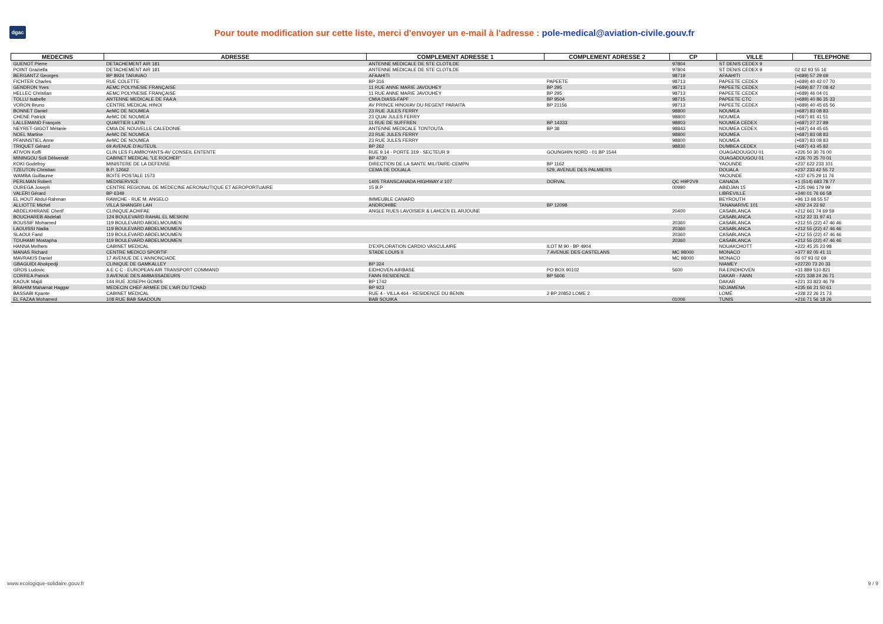dgac
Pour toute modification sur cette liste, merci d'envoyer un e-mail à l'adresse : pole-medical@aviation-civile.gouv.fr
| MEDECINS | ADRESSE | COMPLEMENT ADRESSE 1 | COMPLEMENT ADRESSE 2 | CP | VILLE | TELEPHONE |
| --- | --- | --- | --- | --- | --- | --- |
| GUENOT Pierre | DETACHEMENT AIR 181 | ANTENNE MEDICALE DE STE CLOTILDE | | 97804 | ST DENIS CEDEX 9 | |
| POINT Graziella | DETACHEMENT AIR 181 | ANTENNE MEDICALE DE STE CLOTILDE | | 97804 | ST DENIS CEDEX 9 | 02 62 93 55 16 |
| BERGANTZ Georges | BP 8924 TARAVAO | AFAAHITI | | 98719 | AFAAHITI | (+689) 57 29 69 |
| FICHTER Charles | RUE COLETTE | BP 316 | PAPEETE | 98713 | PAPEETE CEDEX | (+689) 40 42 07 70 |
| GENDRON Yves | AEMC POLYNESIE FRANÇAISE | 11 RUE ANNE MARIE JAVOUHEY | BP 295 | 98713 | PAPEETE CEDEX | (+689) 87 77 08 42 |
| HELLEC Christian | AEMC POLYNESIE FRANÇAISE | 11 RUE ANNE MARIE JAVOUHEY | BP 295 | 98713 | PAPEETE CEDEX | (+689) 46 04 01 |
| TOLLU Isabelle | ANTENNE MEDICALE DE FAA'A | CMIA DIASS-FAPF | BP 9504 | 98715 | PAPEETE CTC | (+689) 40 86 35 33 |
| VORON Bruno | CENTRE MEDICAL HINOI | AV PRINCE HINOI/AV DU REGENT PARAITA | BP 21156 | 98713 | PAPEETE CEDEX | (+689) 40 45 65 56 |
| BONNET Daniel | AeMC DE NOUMEA | 23 RUE JULES FERRY | | 98800 | NOUMEA | (+687) 83 08 83 |
| CHENE Patrick | AeMC DE NOUMEA | 23 QUAI JULES FERRY | | 98800 | NOUMEA | (+687) 81 41 51 |
| LALLEMAND François | QUARTIER LATIN | 11 RUE DE SUFFREN | BP 14333 | 98803 | NOUMEA CEDEX | (+687) 27 27 89 |
| NEYRET-GIGOT Mélanie | CMIA DE NOUVELLE CALEDONIE | ANTENNE MEDICALE TONTOUTA | BP 38 | 98843 | NOUMEA CEDEX | (+687) 44 45 65 |
| NOEL Martine | AeMC DE NOUMEA | 23 RUE JULES FERRY | | 98800 | NOUMEA | (+687) 83 08 83 |
| PFANNSTIEL Anne | AeMC DE NOUMEA | 23 RUE JULES FERRY | | 98800 | NOUMEA | (+687) 83 08 83 |
| TRIQUET Gérard | 69 AVENUE D'AUTEUIL | BP 262 | | 98830 | DUMBEA CEDEX | (+687) 43 45 82 |
| ATIVON Koffi | CLIN LES FLAMBOYANTS-AV CONSEIL ENTENTE | RUE 9.14 - PORTE 319 - SECTEUR 9 | GOUNGHIN NORD - 01 BP 1544 | | OUAGADOUGOU 01 | +226 50 30 76 00 |
| MININGOU Soli Délwendé | CABINET MEDICAL "LE ROCHER" | BP 4730 | | | OUAGADOUGOU 01 | +226 70 25 70 01 |
| KOKI Godefroy | MINISTERE DE LA DEFENSE | DIRECTION DE LA SANTE MILITAIRE-CEMPN | BP 1162 | | YAOUNDE | +237 622 233 101 |
| TZEUTON Christian | B.P. 12662 | CEMA DE DOUALA | 529, AVENUE DES PALMIERS | | DOUALA | +237 233 42 55 72 |
| WAMBA Guillaume | BOITE POSTALE 1573 | | | | YAOUNDE | +237 675 29 11 76 |
| PERLMAN Robert | MEDISERVICE | 1405 TRANSCANADA HIGHWAY # 107 | DORVAL | QC H9P2V9 | CANADA | +1 (514) 683 78 77 |
| OUREGA Joseph | CENTRE REGIONAL DE MEDECINE AERONAUTIQUE ET AEROPORTUAIRE | 15 B.P | | 00990 | ABIDJAN 15 | +225 096 179 99 |
| VALERI Gérard | BP 6349 | | | | LIBREVILLE | +240 01 76 66 58 |
| EL HOUT Abdul-Rahman | RAWCHE - RUE M. ANGELO | IMMEUBLE CANARD | | | BEYROUTH | +96 13 68 55 57 |
| ALLIOTTE Michel | VILLA SHANGRI LAH | ANDROHIBE | BP 12098 | | TANANARIVE 101 | +202 24 23 92 |
| ABDELKHIRANE Cherif | CLINIQUE ACHIFAE | ANGLE RUES LAVOISIER & LAHCEN EL ARJOUNE | | 20400 | CASABLANCA | +212 661 74 69 59 |
| BOUCHAREB Abdelali | 124 BOULEVARD RAHAL EL MESKINI | | | | CASABLANCA | +212 22 31 97 41 |
| BOUSSIF Mohamed | 119 BOULEVARD ABDELMOUMEN | | | 20360 | CASABLANCA | +212 55 (22) 47 46 46 |
| LAOUISSI Nadia | 119 BOULEVARD ABDELMOUMEN | | | 20360 | CASABLANCA | +212 55 (22) 47 46 46 |
| SLAOUI Farid | 119 BOULEVARD ABDELMOUMEN | | | 20360 | CASABLANCA | +212 55 (22) 47 46 46 |
| TOUHAMI Mostapha | 119 BOULEVARD ABDELMOUMEN | | | 20360 | CASABLANCA | +212 55 (22) 47 46 46 |
| HANNA Melhem | CABINET MEDICAL | D'EXPLORATION CARDIO VASCULAIRE | ILOT M 90 - BP 4904 | | NOUAKCHOTT | +222 45 25 23 98 |
| MANAS Richard | CENTRE MEDICO SPORTIF | STADE LOUIS II | 7 AVENUE DES CASTELANS | MC 98000 | MONACO | +377 92 05 41 11 |
| MAVRAKIS Daniel | 17 AVENUE DE L'ANNONCIADE | | | MC 98000 | MONACO | 06 07 93 02 69 |
| GBAGUIDI Ahokpedji | CLINIQUE DE GAMKALLEY | BP 324 | | | NIAMEY | +22720 73 20 33 |
| GROS Ludovic | A E C C - EUROPEAN AIR TRANSPORT COMMAND | EIDHOVEN AIRBASE | PO BOX 90102 | 5600 | RA EINDHOVEN | +31 889 510 821 |
| CORREA Patrick | 3 AVENUE DES AMBASSADEURS | FANN RESIDENCE | BP 5606 | | DAKAR - FANN | +221 338 24 26 71 |
| KAOUK Majdi | 144 RUE JOSEPH GOMIS | BP 1742 | | | DAKAR | +221 33 823 46 79 |
| BRAHIM Mahamat Haggar | MEDECIN CHEF ARMEE DE L'AIR DU TCHAD | BP 923 | | | NDJAMENA | +235 66 21 50 61 |
| BASSABI Kpante | CABINET MEDICAL | RUE 4 - VILLA 464 - RESIDENCE DU BENIN | 2 BP 20852 LOME 2 | | LOMÉ | +228 22 26 21 73 |
| EL FAZAA Mohamed | 108 RUE BAB SAADOUN | BAB SOUIKA | | 01006 | TUNIS | +216 71 56 18 26 |
www.ecologique-solidaire.gouv.fr 9 / 9